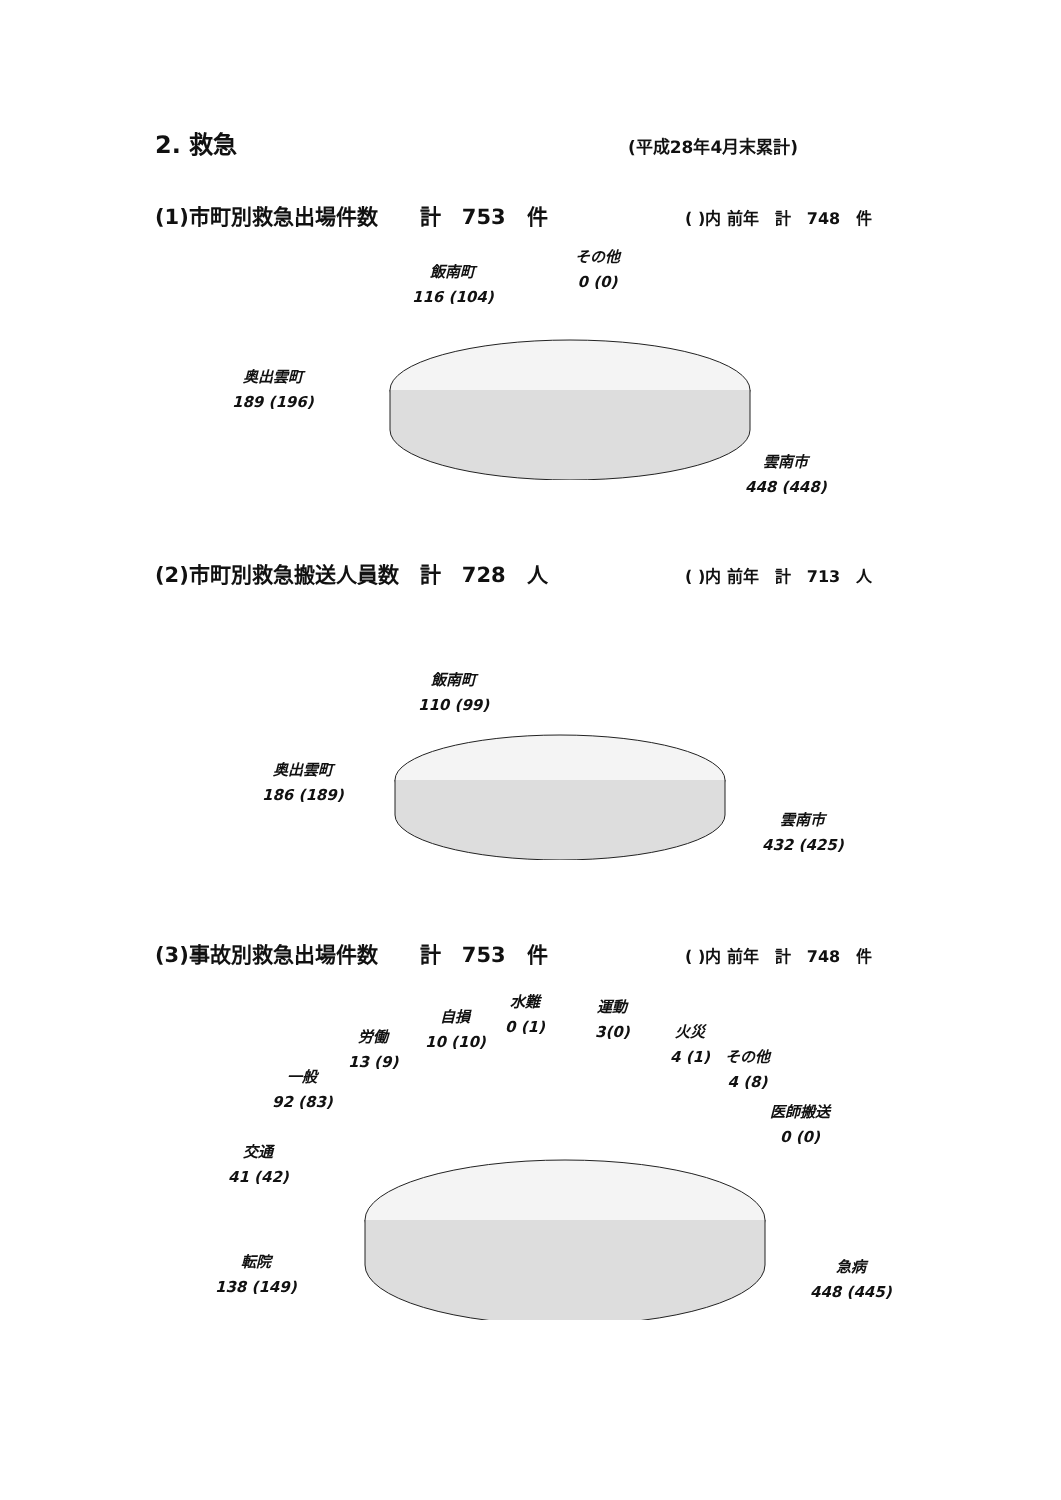2. 救急 (平成28年4月末累計)
(1)市町別救急出場件数　　計　753　件
( )内 前年　計　748　件
飯南町
116 (104)
その他
0 (0)
奥出雲町
189 (196)
雲南市
448 (448)
(2)市町別救急搬送人員数　計　728　人
( )内 前年　計　713　人
飯南町
110 (99)
奥出雲町
186 (189)
雲南市
432 (425)
(3)事故別救急出場件数　　計　753　件
( )内 前年　計　748　件
水難
0 (1)
運動
3(0)
自損
10 (10)
火災
4 (1)
その他
4 (8)
労働
13 (9)
一般
92 (83)
医師搬送
0 (0)
交通
41 (42)
転院
138 (149)
急病
448 (445)